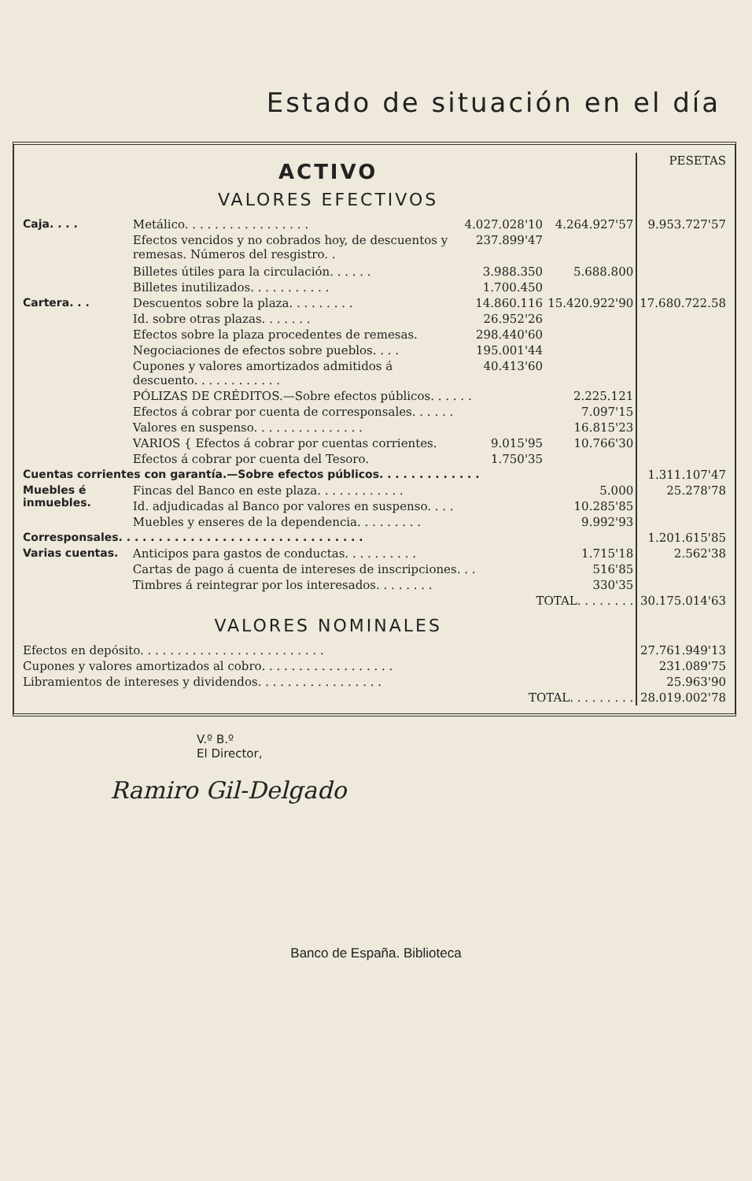Estado de situación en el día
| ACTIVO VALORES EFECTIVOS | | | | PESETAS |
| Caja. . . . | Metálico. . . . . . . . . . . . . . . . . | 4.027.028'10 | 4.264.927'57 | 9.953.727'57 |
| | Efectos vencidos y no cobrados hoy, de descuentos y remesas. Números del resgistro. . | 237.899'47 | | |
| | Billetes útiles para la circulación. . . . . . | 3.988.350 | 5.688.800 | |
| | Billetes inutilizados. . . . . . . . . . . | 1.700.450 | | |
| Cartera. . . | Descuentos sobre la plaza. . . . . . . . . | 14.860.116 | 15.420.922'90 | 17.680.722.58 |
| | Id. sobre otras plazas. . . . . . . | 26.952'26 | | |
| | Efectos sobre la plaza procedentes de remesas. | 298.440'60 | | |
| | Negociaciones de efectos sobre pueblos. . . . | 195.001'44 | | |
| | Cupones y valores amortizados admitidos á descuento. . . . . . . . . . . . | 40.413'60 | | |
| | PÓLIZAS DE CRÉDITOS.—Sobre efectos públicos. . . . . . | | 2.225.121 | |
| | Efectos á cobrar por cuenta de corresponsales. . . . . . | | 7.097'15 | |
| | Valores en suspenso. . . . . . . . . . . . . . . | | 16.815'23 | |
| | VARIOS { Efectos á cobrar por cuentas corrientes. | 9.015'95 | 10.766'30 | |
| | Efectos á cobrar por cuenta del Tesoro. | 1.750'35 | | |
| Cuentas corrientes con garantía.—Sobre efectos públicos. . . . . . . . . . . . . | | | | 1.311.107'47 |
| Muebles é inmuebles. | Fincas del Banco en este plaza. . . . . . . . . . . . | | 5.000 | 25.278'78 |
| | Id. adjudicadas al Banco por valores en suspenso. . . . | | 10.285'85 | |
| | Muebles y enseres de la dependencia. . . . . . . . . | | 9.992'93 | |
| Corresponsales. . . . . . . . . . . . . . . . . . . . . . . . . . . . . . . | | | | 1.201.615'85 |
| Varias cuentas. | Anticipos para gastos de conductas. . . . . . . . . . | | 1.715'18 | 2.562'38 |
| | Cartas de pago á cuenta de intereses de inscripciones. . . | | 516'85 | |
| | Timbres á reintegrar por los interesados. . . . . . . . | | 330'35 | |
| TOTAL. . . . . . . . | | | | 30.175.014'63 |
| VALORES NOMINALES | | | | |
| Efectos en depósito. . . . . . . . . . . . . . . . . . . . . . . . . | | | | 27.761.949'13 |
| Cupones y valores amortizados al cobro. . . . . . . . . . . . . . . . . . | | | | 231.089'75 |
| Libramientos de intereses y dividendos. . . . . . . . . . . . . . . . . | | | | 25.963'90 |
| TOTAL. . . . . . . . . | | | | 28.019.002'78 |
V.º B.º
El Director,
Ramiro Gil-Delgado
Banco de España. Biblioteca